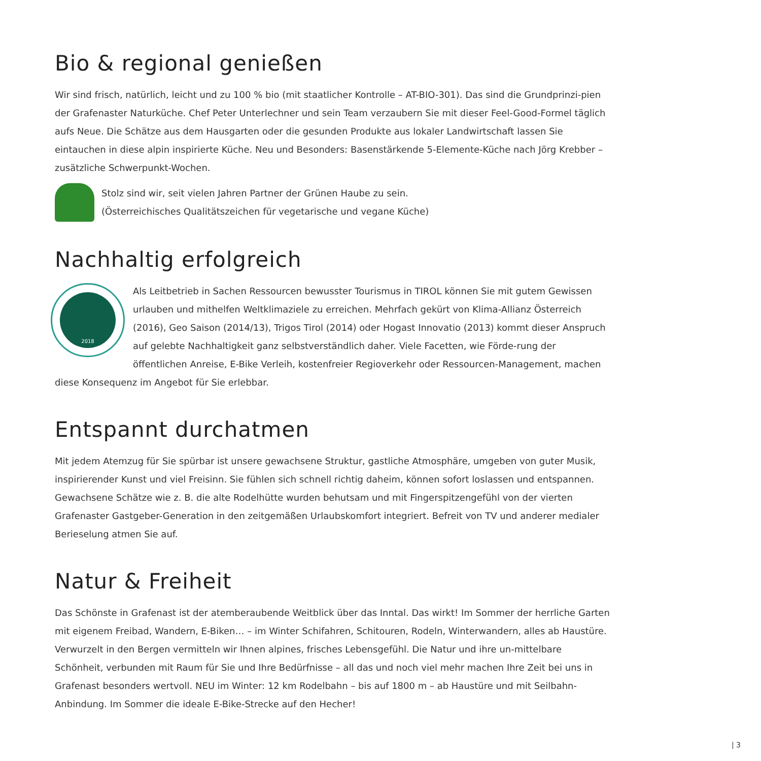Bio & regional genießen
Wir sind frisch, natürlich, leicht und zu 100 % bio (mit staatlicher Kontrolle – AT-BIO-301). Das sind die Grundprinzi-pien der Grafenaster Naturküche. Chef Peter Unterlechner und sein Team verzaubern Sie mit dieser Feel-Good-Formel täglich aufs Neue. Die Schätze aus dem Hausgarten oder die gesunden Produkte aus lokaler Landwirtschaft lassen Sie eintauchen in diese alpin inspirierte Küche. Neu und Besonders: Basenstärkende 5-Elemente-Küche nach Jörg Krebber – zusätzliche Schwerpunkt-Wochen.
Stolz sind wir, seit vielen Jahren Partner der Grünen Haube zu sein.
(Österreichisches Qualitätszeichen für vegetarische und vegane Küche)
Nachhaltig erfolgreich
2018
Als Leitbetrieb in Sachen Ressourcen bewusster Tourismus in TIROL können Sie mit gutem Gewissen urlauben und mithelfen Weltklimaziele zu erreichen. Mehrfach gekürt von Klima-Allianz Österreich (2016), Geo Saison (2014/13), Trigos Tirol (2014) oder Hogast Innovatio (2013) kommt dieser Anspruch auf gelebte Nachhaltigkeit ganz selbstverständlich daher. Viele Facetten, wie Förde-rung der öffentlichen Anreise, E-Bike Verleih, kostenfreier Regioverkehr oder Ressourcen-Management, machen diese Konsequenz im Angebot für Sie erlebbar.
Entspannt durchatmen
Mit jedem Atemzug für Sie spürbar ist unsere gewachsene Struktur, gastliche Atmosphäre, umgeben von guter Musik, inspirierender Kunst und viel Freisinn. Sie fühlen sich schnell richtig daheim, können sofort loslassen und entspannen. Gewachsene Schätze wie z. B. die alte Rodelhütte wurden behutsam und mit Fingerspitzengefühl von der vierten Grafenaster Gastgeber-Generation in den zeitgemäßen Urlaubskomfort integriert. Befreit von TV und anderer medialer Berieselung atmen Sie auf.
Natur & Freiheit
Das Schönste in Grafenast ist der atemberaubende Weitblick über das Inntal. Das wirkt! Im Sommer der herrliche Garten mit eigenem Freibad, Wandern, E-Biken… – im Winter Schifahren, Schitouren, Rodeln, Winterwandern, alles ab Haustüre. Verwurzelt in den Bergen vermitteln wir Ihnen alpines, frisches Lebensgefühl. Die Natur und ihre un-mittelbare Schönheit, verbunden mit Raum für Sie und Ihre Bedürfnisse – all das und noch viel mehr machen Ihre Zeit bei uns in Grafenast besonders wertvoll. NEU im Winter: 12 km Rodelbahn – bis auf 1800 m – ab Haustüre und mit Seilbahn-Anbindung. Im Sommer die ideale E-Bike-Strecke auf den Hecher!
| 3